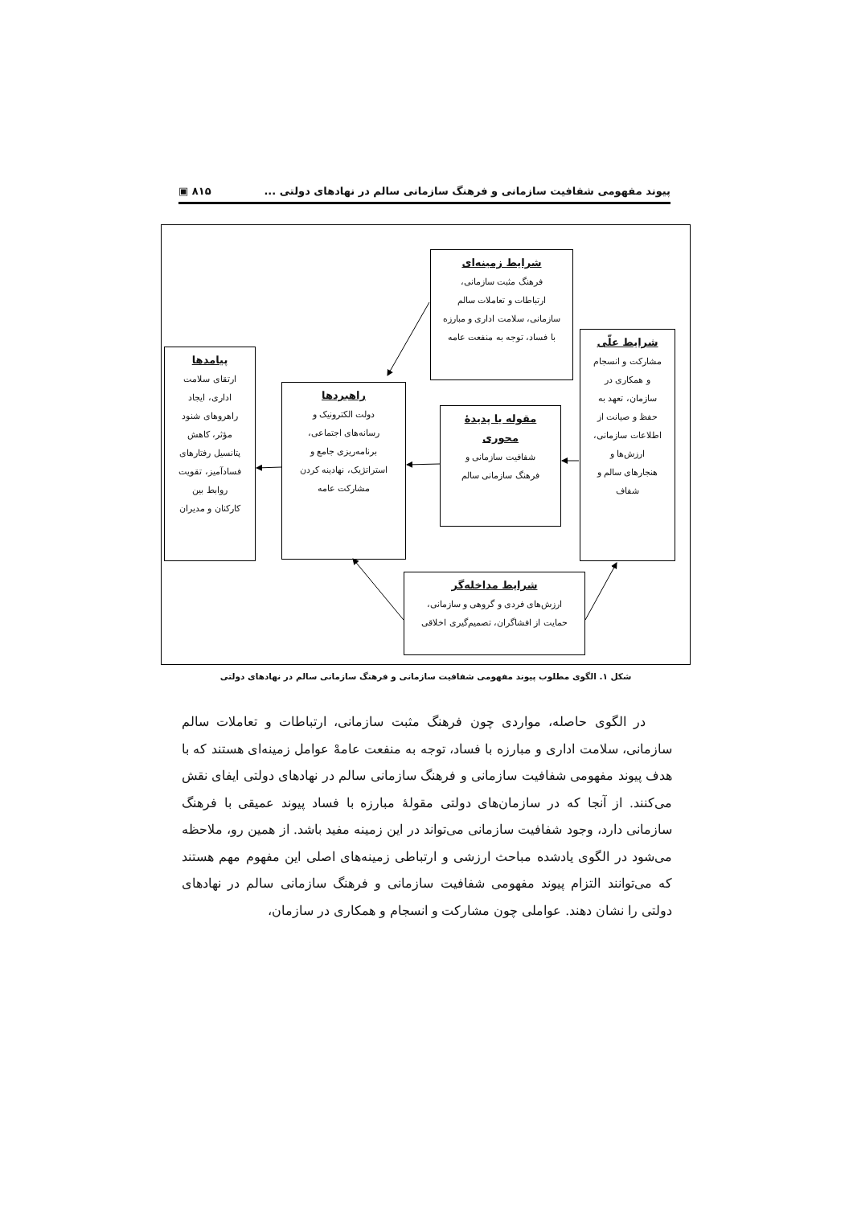پیوند مفهومی شفافیت سازمانی و فرهنگ سازمانی سالم در نهادهای دولتی ... ۸۱۵ ▣
شرایط زمینه‌ای
فرهنگ مثبت سازمانی،
ارتباطات و تعاملات سالم
سازمانی، سلامت اداری و مبارزه
با فساد، توجه به منفعت عامه
شرایط علّی
مشارکت و انسجام
و همکاری در
سازمان، تعهد به
حفظ و صیانت از
اطلاعات سازمانی،
ارزش‌ها و
هنجارهای سالم و
شفاف
مقوله یا پدیدهٔ
محوری
شفافیت سازمانی و
فرهنگ سازمانی سالم
راهبردها
دولت الکترونیک و
رسانه‌های اجتماعی،
برنامه‌ریزی جامع و
استراتژیک، نهادینه کردن
مشارکت عامه
پیامدها
ارتقای سلامت
اداری، ایجاد
راهروهای شنود
مؤثر، کاهش
پتانسیل رفتارهای
فسادآمیز، تقویت
روابط بین
کارکنان و مدیران
شرایط مداخله‌گر
ارزش‌های فردی و گروهی و سازمانی،
حمایت از افشاگران، تصمیم‌گیری اخلاقی
شکل ۱. الگوی مطلوب پیوند مفهومی شفافیت سازمانی و فرهنگ سازمانی سالم در نهادهای دولتی
در الگوی حاصله، مواردی چون فرهنگ مثبت سازمانی، ارتباطات و تعاملات سالم سازمانی، سلامت اداری و مبارزه با فساد، توجه به منفعت عامهْ عوامل زمینه‌ای هستند که با هدف پیوند مفهومی شفافیت سازمانی و فرهنگ سازمانی سالم در نهادهای دولتی ایفای نقش می‌کنند. از آنجا که در سازمان‌های دولتی مقولهٔ مبارزه با فساد پیوند عمیقی با فرهنگ سازمانی دارد، وجود شفافیت سازمانی می‌تواند در این زمینه مفید باشد. از همین رو، ملاحظه می‌شود در الگوی یادشده مباحث ارزشی و ارتباطی زمینه‌های اصلی این مفهوم مهم هستند که می‌توانند التزام پیوند مفهومی شفافیت سازمانی و فرهنگ سازمانی سالم در نهادهای دولتی را نشان دهند. عواملی چون مشارکت و انسجام و همکاری در سازمان،